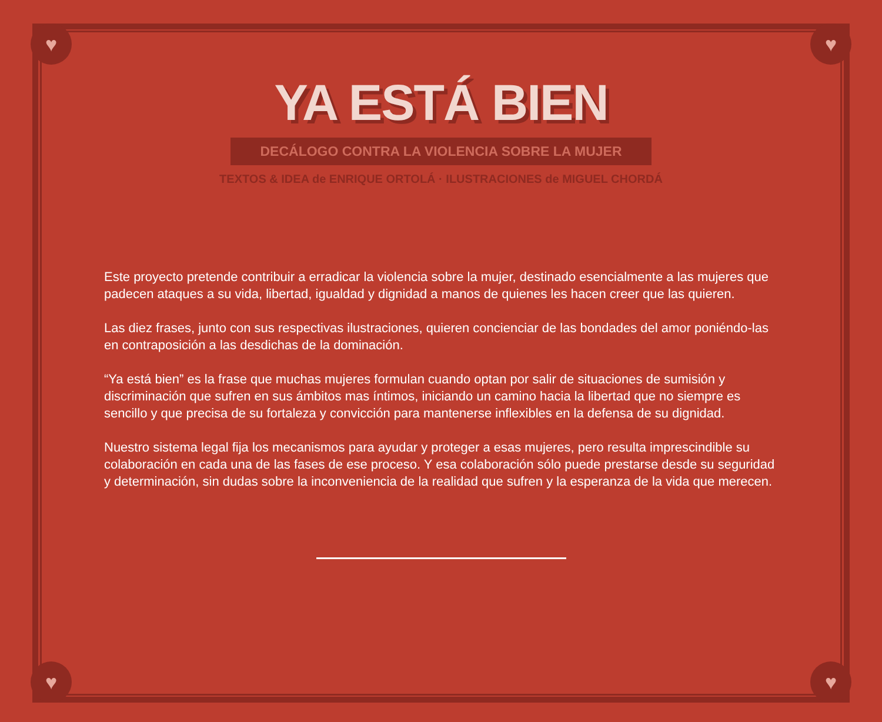♥ ♥
♥ ♥
YA ESTÁ BIEN
DECÁLOGO CONTRA LA VIOLENCIA SOBRE LA MUJER
TEXTOS & IDEA de ENRIQUE ORTOLÁ · ILUSTRACIONES de MIGUEL CHORDÁ
Este proyecto pretende contribuir a erradicar la violencia sobre la mujer, destinado esencialmente a las mujeres que padecen ataques a su vida, libertad, igualdad y dignidad a manos de quienes les hacen creer que las quieren.
Las diez frases, junto con sus respectivas ilustraciones, quieren concienciar de las bondades del amor poniéndo-las en contraposición a las desdichas de la dominación.
“Ya está bien” es la frase que muchas mujeres formulan cuando optan por salir de situaciones de sumisión y discriminación que sufren en sus ámbitos mas íntimos, iniciando un camino hacia la libertad que no siempre es sencillo y que precisa de su fortaleza y convicción para mantenerse inflexibles en la defensa de su dignidad.
Nuestro sistema legal fija los mecanismos para ayudar y proteger a esas mujeres, pero resulta imprescindible su colaboración en cada una de las fases de ese proceso. Y esa colaboración sólo puede prestarse desde su seguridad y determinación, sin dudas sobre la inconveniencia de la realidad que sufren y la esperanza de la vida que merecen.